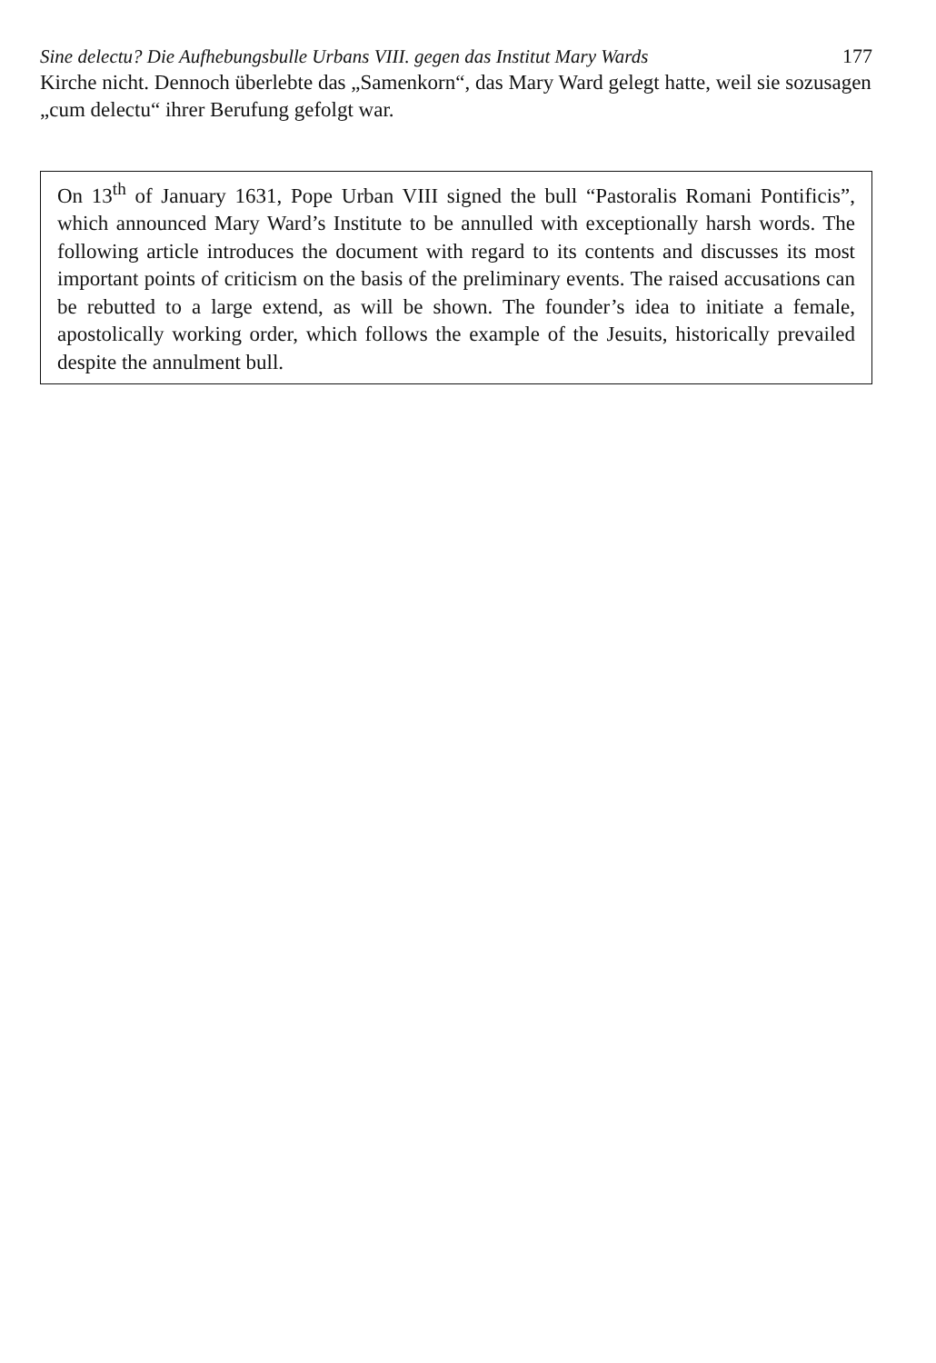Sine delectu? Die Aufhebungsbulle Urbans VIII. gegen das Institut Mary Wards 177
Kirche nicht. Dennoch überlebte das „Samenkorn“, das Mary Ward gelegt hatte, weil sie sozusagen „cum delectu“ ihrer Berufung gefolgt war.
On 13<sup>th</sup> of January 1631, Pope Urban VIII signed the bull “Pastoralis Romani Pontificis”, which announced Mary Ward’s Institute to be annulled with exceptionally harsh words. The following article introduces the document with regard to its contents and discusses its most important points of criticism on the basis of the preliminary events. The raised accusations can be rebutted to a large extend, as will be shown. The founder’s idea to initiate a female, apostolically working order, which follows the example of the Jesuits, historically prevailed despite the annulment bull.